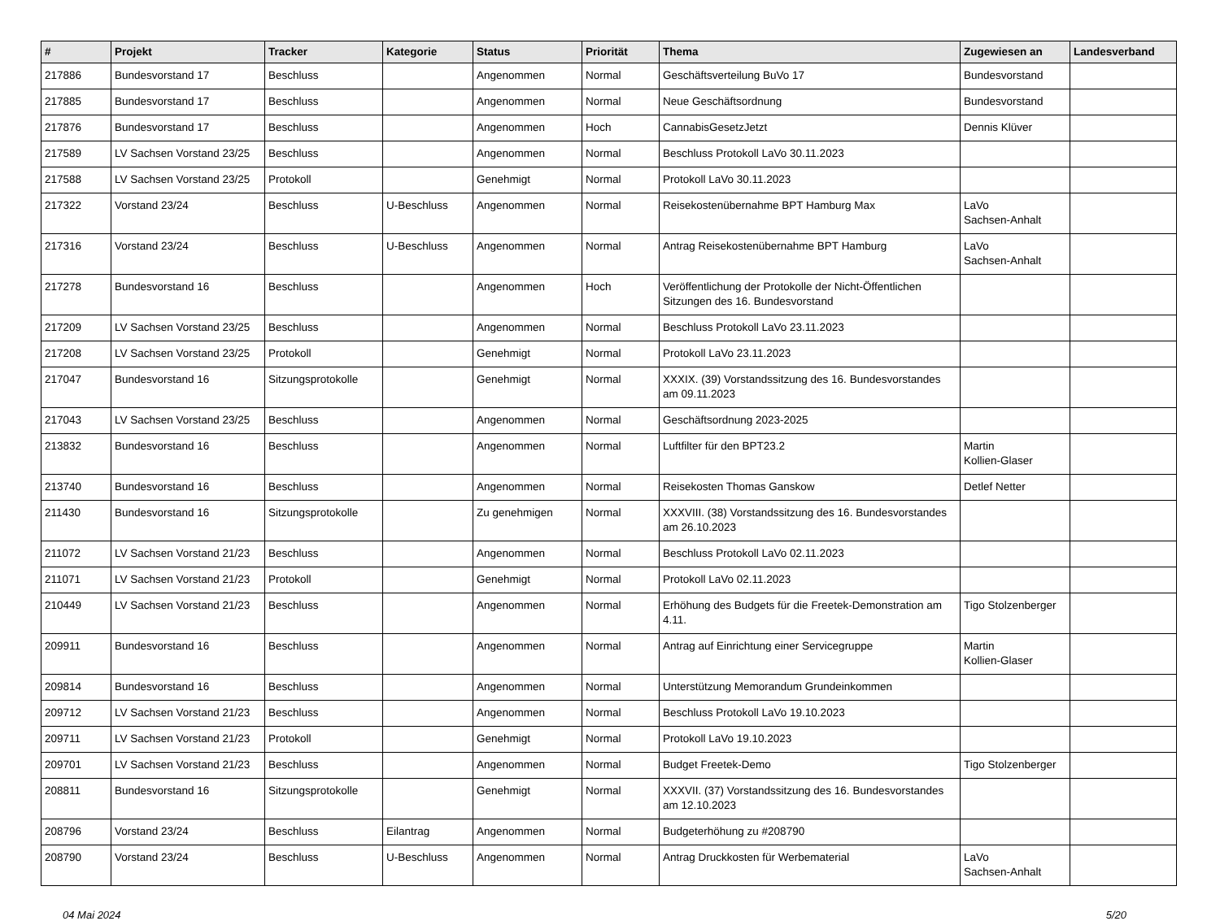| # | Projekt | Tracker | Kategorie | Status | Priorität | Thema | Zugewiesen an | Landesverband |
| --- | --- | --- | --- | --- | --- | --- | --- | --- |
| 217886 | Bundesvorstand 17 | Beschluss | | Angenommen | Normal | Geschäftsverteilung BuVo 17 | Bundesvorstand | |
| 217885 | Bundesvorstand 17 | Beschluss | | Angenommen | Normal | Neue Geschäftsordnung | Bundesvorstand | |
| 217876 | Bundesvorstand 17 | Beschluss | | Angenommen | Hoch | CannabisGesetzJetzt | Dennis Klüver | |
| 217589 | LV Sachsen Vorstand 23/25 | Beschluss | | Angenommen | Normal | Beschluss Protokoll LaVo 30.11.2023 | | |
| 217588 | LV Sachsen Vorstand 23/25 | Protokoll | | Genehmigt | Normal | Protokoll LaVo 30.11.2023 | | |
| 217322 | Vorstand 23/24 | Beschluss | U-Beschluss | Angenommen | Normal | Reisekostenübernahme BPT Hamburg Max | LaVo Sachsen-Anhalt | |
| 217316 | Vorstand 23/24 | Beschluss | U-Beschluss | Angenommen | Normal | Antrag Reisekostenübernahme BPT Hamburg | LaVo Sachsen-Anhalt | |
| 217278 | Bundesvorstand 16 | Beschluss | | Angenommen | Hoch | Veröffentlichung der Protokolle der Nicht-Öffentlichen Sitzungen des 16. Bundesvorstand | | |
| 217209 | LV Sachsen Vorstand 23/25 | Beschluss | | Angenommen | Normal | Beschluss Protokoll LaVo 23.11.2023 | | |
| 217208 | LV Sachsen Vorstand 23/25 | Protokoll | | Genehmigt | Normal | Protokoll LaVo 23.11.2023 | | |
| 217047 | Bundesvorstand 16 | Sitzungsprotokolle | | Genehmigt | Normal | XXXIX. (39) Vorstandssitzung des 16. Bundesvorstandes am 09.11.2023 | | |
| 217043 | LV Sachsen Vorstand 23/25 | Beschluss | | Angenommen | Normal | Geschäftsordnung 2023-2025 | | |
| 213832 | Bundesvorstand 16 | Beschluss | | Angenommen | Normal | Luftfilter für den BPT23.2 | Martin Kollien-Glaser | |
| 213740 | Bundesvorstand 16 | Beschluss | | Angenommen | Normal | Reisekosten Thomas Ganskow | Detlef Netter | |
| 211430 | Bundesvorstand 16 | Sitzungsprotokolle | | Zu genehmigen | Normal | XXXVIII. (38) Vorstandssitzung des 16. Bundesvorstandes am 26.10.2023 | | |
| 211072 | LV Sachsen Vorstand 21/23 | Beschluss | | Angenommen | Normal | Beschluss Protokoll LaVo 02.11.2023 | | |
| 211071 | LV Sachsen Vorstand 21/23 | Protokoll | | Genehmigt | Normal | Protokoll LaVo 02.11.2023 | | |
| 210449 | LV Sachsen Vorstand 21/23 | Beschluss | | Angenommen | Normal | Erhöhung des Budgets für die Freetek-Demonstration am 4.11. | Tigo Stolzenberger | |
| 209911 | Bundesvorstand 16 | Beschluss | | Angenommen | Normal | Antrag auf Einrichtung einer Servicegruppe | Martin Kollien-Glaser | |
| 209814 | Bundesvorstand 16 | Beschluss | | Angenommen | Normal | Unterstützung Memorandum Grundeinkommen | | |
| 209712 | LV Sachsen Vorstand 21/23 | Beschluss | | Angenommen | Normal | Beschluss Protokoll LaVo 19.10.2023 | | |
| 209711 | LV Sachsen Vorstand 21/23 | Protokoll | | Genehmigt | Normal | Protokoll LaVo 19.10.2023 | | |
| 209701 | LV Sachsen Vorstand 21/23 | Beschluss | | Angenommen | Normal | Budget Freetek-Demo | Tigo Stolzenberger | |
| 208811 | Bundesvorstand 16 | Sitzungsprotokolle | | Genehmigt | Normal | XXXVII. (37) Vorstandssitzung des 16. Bundesvorstandes am 12.10.2023 | | |
| 208796 | Vorstand 23/24 | Beschluss | Eilantrag | Angenommen | Normal | Budgeterhöhung zu #208790 | | |
| 208790 | Vorstand 23/24 | Beschluss | U-Beschluss | Angenommen | Normal | Antrag Druckkosten für Werbematerial | LaVo Sachsen-Anhalt | |
04 Mai 2024 5/20